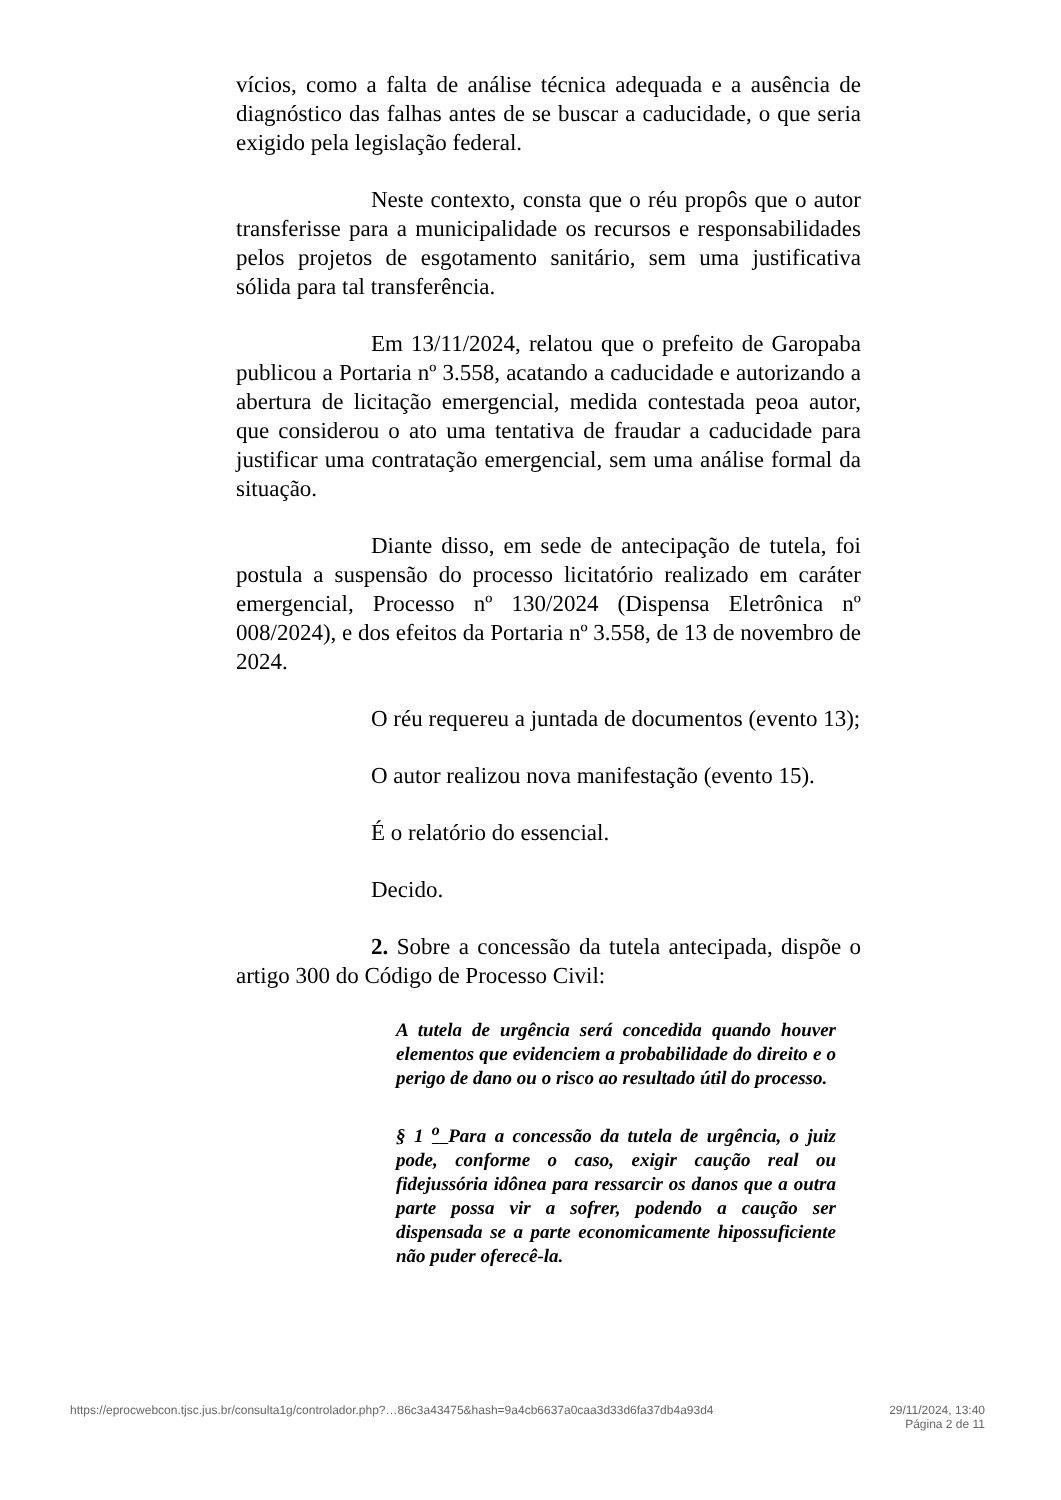vícios, como a falta de análise técnica adequada e a ausência de diagnóstico das falhas antes de se buscar a caducidade, o que seria exigido pela legislação federal.
Neste contexto, consta que o réu propôs que o autor transferisse para a municipalidade os recursos e responsabilidades pelos projetos de esgotamento sanitário, sem uma justificativa sólida para tal transferência.
Em 13/11/2024, relatou que o prefeito de Garopaba publicou a Portaria nº 3.558, acatando a caducidade e autorizando a abertura de licitação emergencial, medida contestada peoa autor, que considerou o ato uma tentativa de fraudar a caducidade para justificar uma contratação emergencial, sem uma análise formal da situação.
Diante disso, em sede de antecipação de tutela, foi postula a suspensão do processo licitatório realizado em caráter emergencial, Processo nº 130/2024 (Dispensa Eletrônica nº 008/2024), e dos efeitos da Portaria nº 3.558, de 13 de novembro de 2024.
O réu requereu a juntada de documentos (evento 13);
O autor realizou nova manifestação (evento 15).
É o relatório do essencial.
Decido.
2. Sobre a concessão da tutela antecipada, dispõe o artigo 300 do Código de Processo Civil:
A tutela de urgência será concedida quando houver elementos que evidenciem a probabilidade do direito e o perigo de dano ou o risco ao resultado útil do processo.
§ 1 <sup>o</sup> Para a concessão da tutela de urgência, o juiz pode, conforme o caso, exigir caução real ou fidejussória idônea para ressarcir os danos que a outra parte possa vir a sofrer, podendo a caução ser dispensada se a parte economicamente hipossuficiente não puder oferecê-la.
https://eprocwebcon.tjsc.jus.br/consulta1g/controlador.php?…86c3a43475&hash=9a4cb6637a0caa3d33d6fa37db4a93d4 29/11/2024, 13:40
Página 2 de 11